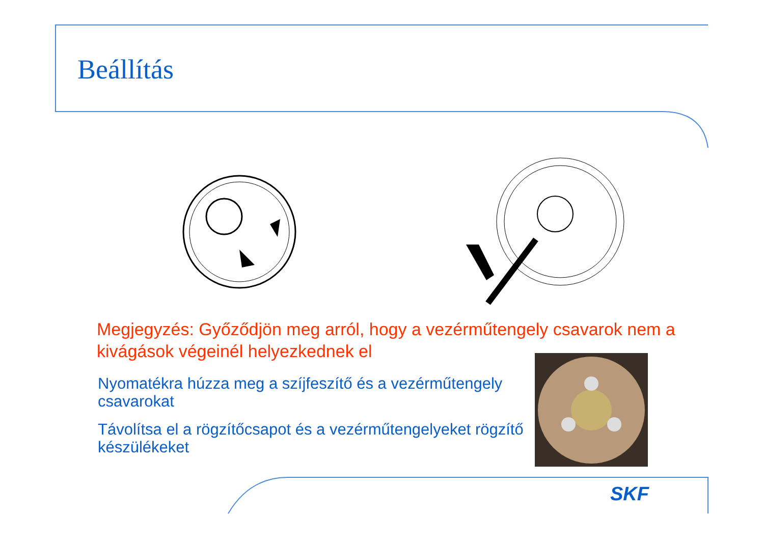Beállítás
Megjegyzés: Győződjön meg arról, hogy a vezérműtengely csavarok nem a kivágások végeinél helyezkednek el
Nyomatékra húzza meg a szíjfeszítő és a vezérműtengely csavarokat
Távolítsa el a rögzítőcsapot és a vezérműtengelyeket rögzítő készülékeket
SKF